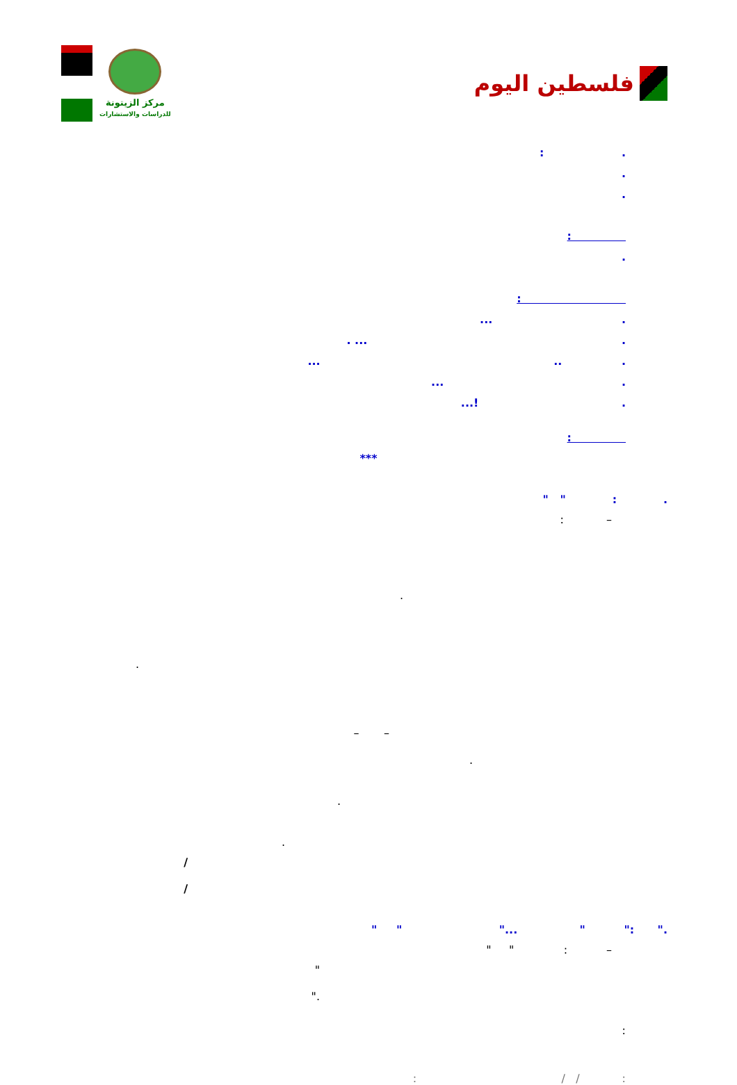فلسطين اليوم
مركز الزيتونة
للدراسات والاستشارات
. :
.
.
:
.
:
. ...
. ... .
. .. ...
. ...
. !...
:
***
. : " "
– :
.
.
– –
.
.
.
/ /
." :" " ..." " "
– : " "
" ."
:
: / / :